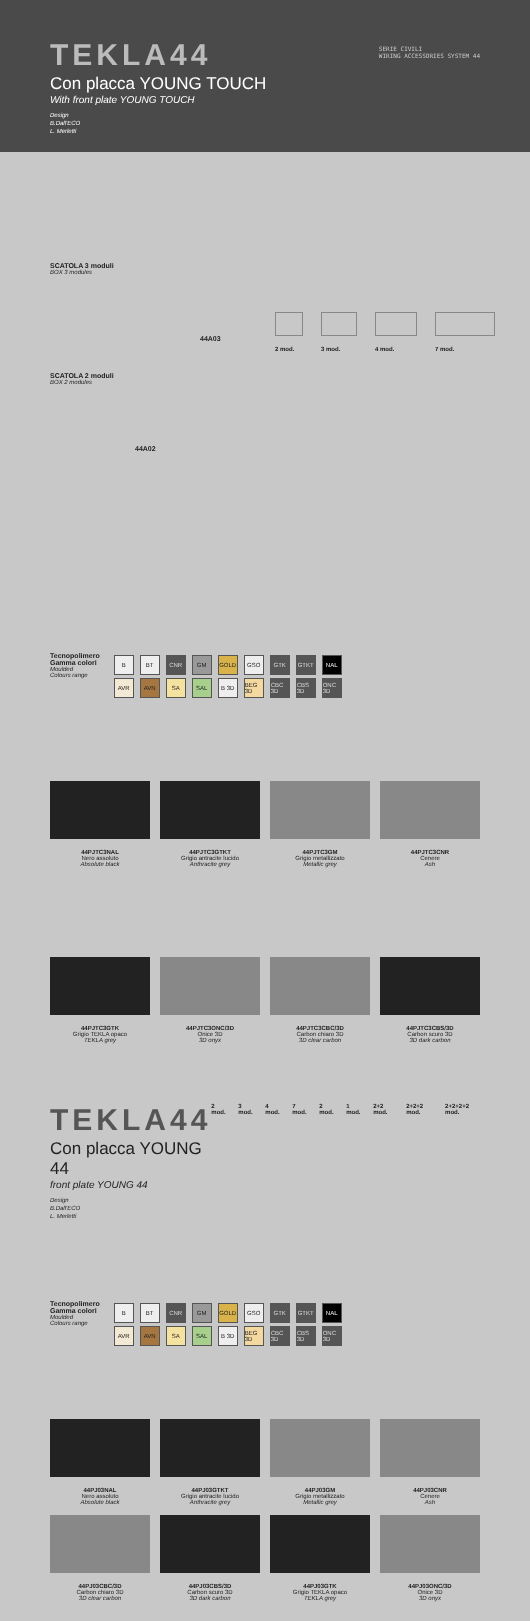SERIE CIVILI
WIRING ACCESSORIES SYSTEM 44
TEKLA44
Con placca YOUNG TOUCH
With front plate YOUNG TOUCH
Design
B.Dall'ECO
L. Merletti
SCATOLA 3 moduli
BOX 3 modules
44A03
2 mod. 3 mod. 4 mod. 7 mod.
SCATOLA 2 moduli
BOX 2 modules
44A02
Tecnopolimero
Gamma colori
Moulded
Colours range
B BT CNR GM GOLD GSO GTK GTKT NAL
AVR AVN SA SAL B 3D
BEG 3D
CBC 3D
CBS 3D
ONC 3D
44PJTC3NAL
Nero assoluto
Absolute black
44PJTC3GTKT
Grigio antracite lucido
Anthracite grey
44PJTC3GM
Grigio metallizzato
Metallic grey
44PJTC3CNR
Cenere
Ash
44PJTC3GTK
Grigio TEKLA opaco
TEKLA grey
44PJTC3ONC/3D
Onice 3D
3D onyx
44PJTC3CBC/3D
Carbon chiaro 3D
3D clear carbon
44PJTC3CBS/3D
Carbon scuro 3D
3D dark carbon
TEKLA44
Con placca YOUNG 44
front plate YOUNG 44
Design
B.Dall'ECO
L. Merletti
2 mod. 3 mod. 4 mod. 7 mod. 2 mod. 1 mod. 2+2 mod. 2+2+2 mod. 2+2+2+2 mod.
Tecnopolimero
Gamma colori
Moulded
Colours range
B BT CNR GM GOLD GSO GTK GTKT NAL
AVR AVN SA SAL B 3D
BEG 3D
CBC 3D
CBS 3D
ONC 3D
44PJ03NAL
Nero assoluto
Absolute black
44PJ03GTKT
Grigio antracite lucido
Anthracite grey
44PJ03GM
Grigio metallizzato
Metallic grey
44PJ03CNR
Cenere
Ash
44PJ03CBC/3D
Carbon chiaro 3D
3D clear carbon
44PJ03CBS/3D
Carbon scuro 3D
3D dark carbon
44PJ03GTK
Grigio TEKLA opaco
TEKLA grey
44PJ03ONC/3D
Onice 3D
3D onyx